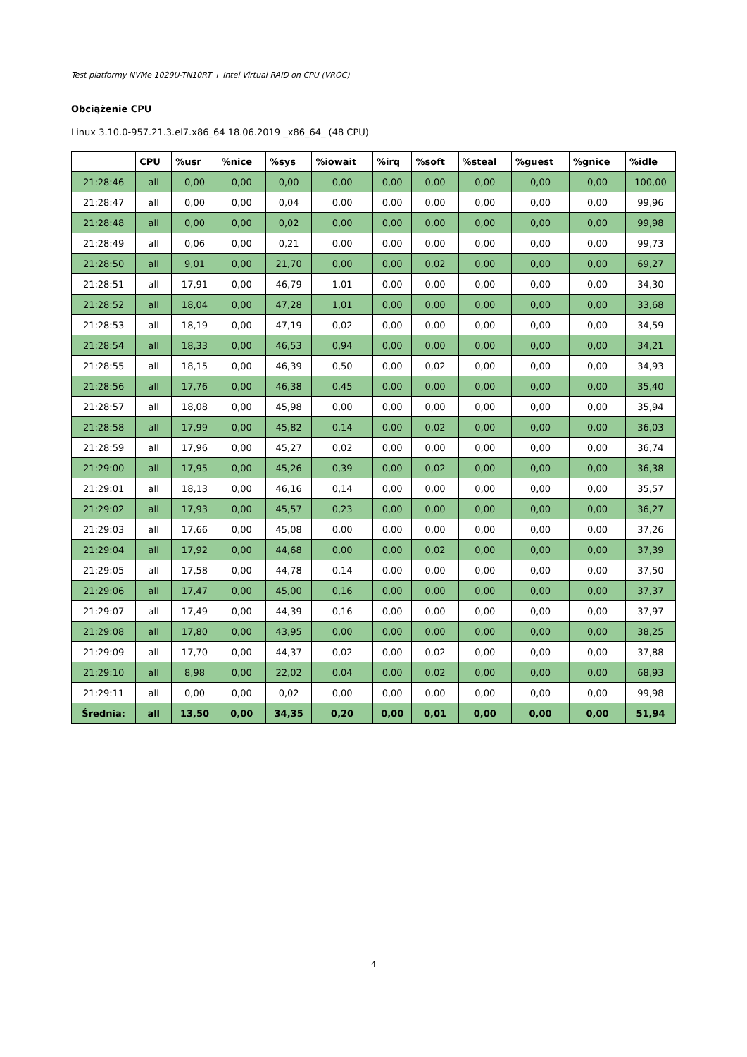Test platformy NVMe 1029U-TN10RT + Intel Virtual RAID on CPU (VROC)
Obciążenie CPU
Linux 3.10.0-957.21.3.el7.x86_64 18.06.2019 _x86_64_ (48 CPU)
| | CPU | %usr | %nice | %sys | %iowait | %irq | %soft | %steal | %guest | %gnice | %idle |
| --- | --- | --- | --- | --- | --- | --- | --- | --- | --- | --- | --- |
| 21:28:46 | all | 0,00 | 0,00 | 0,00 | 0,00 | 0,00 | 0,00 | 0,00 | 0,00 | 0,00 | 100,00 |
| 21:28:47 | all | 0,00 | 0,00 | 0,04 | 0,00 | 0,00 | 0,00 | 0,00 | 0,00 | 0,00 | 99,96 |
| 21:28:48 | all | 0,00 | 0,00 | 0,02 | 0,00 | 0,00 | 0,00 | 0,00 | 0,00 | 0,00 | 99,98 |
| 21:28:49 | all | 0,06 | 0,00 | 0,21 | 0,00 | 0,00 | 0,00 | 0,00 | 0,00 | 0,00 | 99,73 |
| 21:28:50 | all | 9,01 | 0,00 | 21,70 | 0,00 | 0,00 | 0,02 | 0,00 | 0,00 | 0,00 | 69,27 |
| 21:28:51 | all | 17,91 | 0,00 | 46,79 | 1,01 | 0,00 | 0,00 | 0,00 | 0,00 | 0,00 | 34,30 |
| 21:28:52 | all | 18,04 | 0,00 | 47,28 | 1,01 | 0,00 | 0,00 | 0,00 | 0,00 | 0,00 | 33,68 |
| 21:28:53 | all | 18,19 | 0,00 | 47,19 | 0,02 | 0,00 | 0,00 | 0,00 | 0,00 | 0,00 | 34,59 |
| 21:28:54 | all | 18,33 | 0,00 | 46,53 | 0,94 | 0,00 | 0,00 | 0,00 | 0,00 | 0,00 | 34,21 |
| 21:28:55 | all | 18,15 | 0,00 | 46,39 | 0,50 | 0,00 | 0,02 | 0,00 | 0,00 | 0,00 | 34,93 |
| 21:28:56 | all | 17,76 | 0,00 | 46,38 | 0,45 | 0,00 | 0,00 | 0,00 | 0,00 | 0,00 | 35,40 |
| 21:28:57 | all | 18,08 | 0,00 | 45,98 | 0,00 | 0,00 | 0,00 | 0,00 | 0,00 | 0,00 | 35,94 |
| 21:28:58 | all | 17,99 | 0,00 | 45,82 | 0,14 | 0,00 | 0,02 | 0,00 | 0,00 | 0,00 | 36,03 |
| 21:28:59 | all | 17,96 | 0,00 | 45,27 | 0,02 | 0,00 | 0,00 | 0,00 | 0,00 | 0,00 | 36,74 |
| 21:29:00 | all | 17,95 | 0,00 | 45,26 | 0,39 | 0,00 | 0,02 | 0,00 | 0,00 | 0,00 | 36,38 |
| 21:29:01 | all | 18,13 | 0,00 | 46,16 | 0,14 | 0,00 | 0,00 | 0,00 | 0,00 | 0,00 | 35,57 |
| 21:29:02 | all | 17,93 | 0,00 | 45,57 | 0,23 | 0,00 | 0,00 | 0,00 | 0,00 | 0,00 | 36,27 |
| 21:29:03 | all | 17,66 | 0,00 | 45,08 | 0,00 | 0,00 | 0,00 | 0,00 | 0,00 | 0,00 | 37,26 |
| 21:29:04 | all | 17,92 | 0,00 | 44,68 | 0,00 | 0,00 | 0,02 | 0,00 | 0,00 | 0,00 | 37,39 |
| 21:29:05 | all | 17,58 | 0,00 | 44,78 | 0,14 | 0,00 | 0,00 | 0,00 | 0,00 | 0,00 | 37,50 |
| 21:29:06 | all | 17,47 | 0,00 | 45,00 | 0,16 | 0,00 | 0,00 | 0,00 | 0,00 | 0,00 | 37,37 |
| 21:29:07 | all | 17,49 | 0,00 | 44,39 | 0,16 | 0,00 | 0,00 | 0,00 | 0,00 | 0,00 | 37,97 |
| 21:29:08 | all | 17,80 | 0,00 | 43,95 | 0,00 | 0,00 | 0,00 | 0,00 | 0,00 | 0,00 | 38,25 |
| 21:29:09 | all | 17,70 | 0,00 | 44,37 | 0,02 | 0,00 | 0,02 | 0,00 | 0,00 | 0,00 | 37,88 |
| 21:29:10 | all | 8,98 | 0,00 | 22,02 | 0,04 | 0,00 | 0,02 | 0,00 | 0,00 | 0,00 | 68,93 |
| 21:29:11 | all | 0,00 | 0,00 | 0,02 | 0,00 | 0,00 | 0,00 | 0,00 | 0,00 | 0,00 | 99,98 |
| Średnia: | all | 13,50 | 0,00 | 34,35 | 0,20 | 0,00 | 0,01 | 0,00 | 0,00 | 0,00 | 51,94 |
4